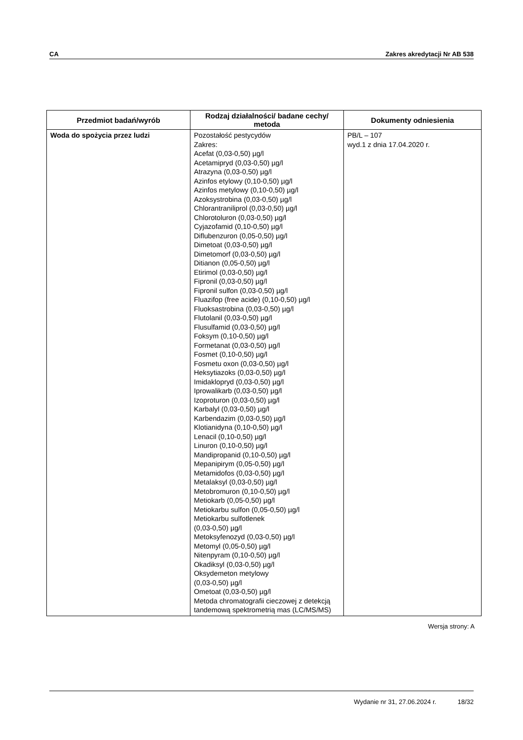CA Zakres akredytacji Nr AB 538
| Przedmiot badań/wyrób | Rodzaj działalności/ badane cechy/ metoda | Dokumenty odniesienia |
| --- | --- | --- |
| Woda do spożycia przez ludzi | Pozostałość pestycydów Zakres: Acefat (0,03-0,50) µg/l Acetamipryd (0,03-0,50) µg/l Atrazyna (0,03-0,50) µg/l Azinfos etylowy (0,10-0,50) µg/l Azinfos metylowy (0,10-0,50) µg/l Azoksystrobina (0,03-0,50) µg/l Chlorantraniliprol (0,03-0,50) µg/l Chlorotoluron (0,03-0,50) µg/l Cyjazofamid (0,10-0,50) µg/l Diflubenzuron (0,05-0,50) µg/l Dimetoat (0,03-0,50) µg/l Dimetomorf (0,03-0,50) µg/l Ditianon (0,05-0,50) µg/l Etirimol (0,03-0,50) µg/l Fipronil (0,03-0,50) µg/l Fipronil sulfon (0,03-0,50) µg/l Fluazifop (free acide) (0,10-0,50) µg/l Fluoksastrobina (0,03-0,50) µg/l Flutolanil (0,03-0,50) µg/l Flusulfamid (0,03-0,50) µg/l Foksym (0,10-0,50) µg/l Formetanat (0,03-0,50) µg/l Fosmet (0,10-0,50) µg/l Fosmetu oxon (0,03-0,50) µg/l Heksytiazoks (0,03-0,50) µg/l Imidaklopryd (0,03-0,50) µg/l Iprowalikarb (0,03-0,50) µg/l Izoproturon (0,03-0,50) µg/l Karbalyl (0,03-0,50) µg/l Karbendazim (0,03-0,50) µg/l Klotianidyna (0,10-0,50) µg/l Lenacil (0,10-0,50) µg/l Linuron (0,10-0,50) µg/l Mandipropanid (0,10-0,50) µg/l Mepanipirym (0,05-0,50) µg/l Metamidofos (0,03-0,50) µg/l Metalaksyl (0,03-0,50) µg/l Metobromuron (0,10-0,50) µg/l Metiokarb (0,05-0,50) µg/l Metiokarbu sulfon (0,05-0,50) µg/l Metiokarbu sulfotlenek (0,03-0,50) µg/l Metoksyfenozyd (0,03-0,50) µg/l Metomyl (0,05-0,50) µg/l Nitenpyram (0,10-0,50) µg/l Okadiksyl (0,03-0,50) µg/l Oksydemeton metylowy (0,03-0,50) µg/l Ometoat (0,03-0,50) µg/l Metoda chromatografii cieczowej z detekcją tandemową spektrometrią mas (LC/MS/MS) | PB/L – 107 wyd.1 z dnia 17.04.2020 r. |
Wersja strony: A
Wydanie nr 31, 27.06.2024 r. 18/32